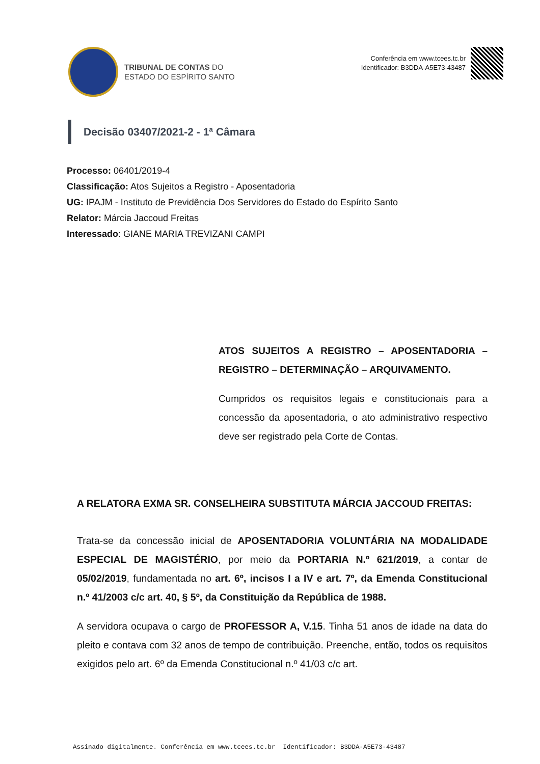TRIBUNAL DE CONTAS DO
ESTADO DO ESPÍRITO SANTO
Conferência em www.tcees.tc.br
Identificador: B3DDA-A5E73-43487
Decisão 03407/2021-2 - 1ª Câmara
Processo: 06401/2019-4
Classificação: Atos Sujeitos a Registro - Aposentadoria
UG: IPAJM - Instituto de Previdência Dos Servidores do Estado do Espírito Santo
Relator: Márcia Jaccoud Freitas
Interessado: GIANE MARIA TREVIZANI CAMPI
ATOS SUJEITOS A REGISTRO – APOSENTADORIA – REGISTRO – DETERMINAÇÃO – ARQUIVAMENTO.
Cumpridos os requisitos legais e constitucionais para a concessão da aposentadoria, o ato administrativo respectivo deve ser registrado pela Corte de Contas.
A RELATORA EXMA SR. CONSELHEIRA SUBSTITUTA MÁRCIA JACCOUD FREITAS:
Trata-se da concessão inicial de APOSENTADORIA VOLUNTÁRIA NA MODALIDADE ESPECIAL DE MAGISTÉRIO, por meio da PORTARIA N.º 621/2019, a contar de 05/02/2019, fundamentada no art. 6º, incisos I a IV e art. 7º, da Emenda Constitucional n.º 41/2003 c/c art. 40, § 5º, da Constituição da República de 1988.
A servidora ocupava o cargo de PROFESSOR A, V.15. Tinha 51 anos de idade na data do pleito e contava com 32 anos de tempo de contribuição. Preenche, então, todos os requisitos exigidos pelo art. 6º da Emenda Constitucional n.º 41/03 c/c art.
Assinado digitalmente. Conferência em www.tcees.tc.br Identificador: B3DDA-A5E73-43487